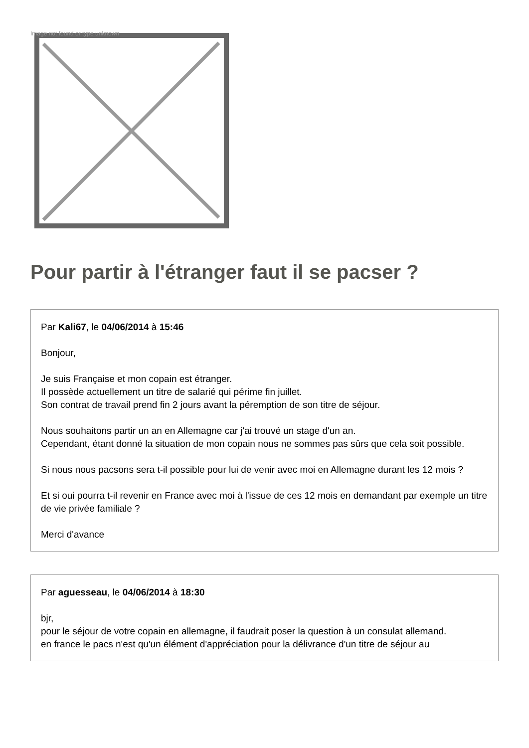Image not found or type unknown
Pour partir à l'étranger faut il se pacser ?
Par Kali67, le 04/06/2014 à 15:46
Bonjour,
Je suis Française et mon copain est étranger.
Il possède actuellement un titre de salarié qui périme fin juillet.
Son contrat de travail prend fin 2 jours avant la péremption de son titre de séjour.
Nous souhaitons partir un an en Allemagne car j'ai trouvé un stage d'un an.
Cependant, étant donné la situation de mon copain nous ne sommes pas sûrs que cela soit possible.
Si nous nous pacsons sera t-il possible pour lui de venir avec moi en Allemagne durant les 12 mois ?
Et si oui pourra t-il revenir en France avec moi à l'issue de ces 12 mois en demandant par exemple un titre de vie privée familiale ?
Merci d'avance
Par aguesseau, le 04/06/2014 à 18:30
bjr,
pour le séjour de votre copain en allemagne, il faudrait poser la question à un consulat allemand.
en france le pacs n'est qu'un élément d'appréciation pour la délivrance d'un titre de séjour au